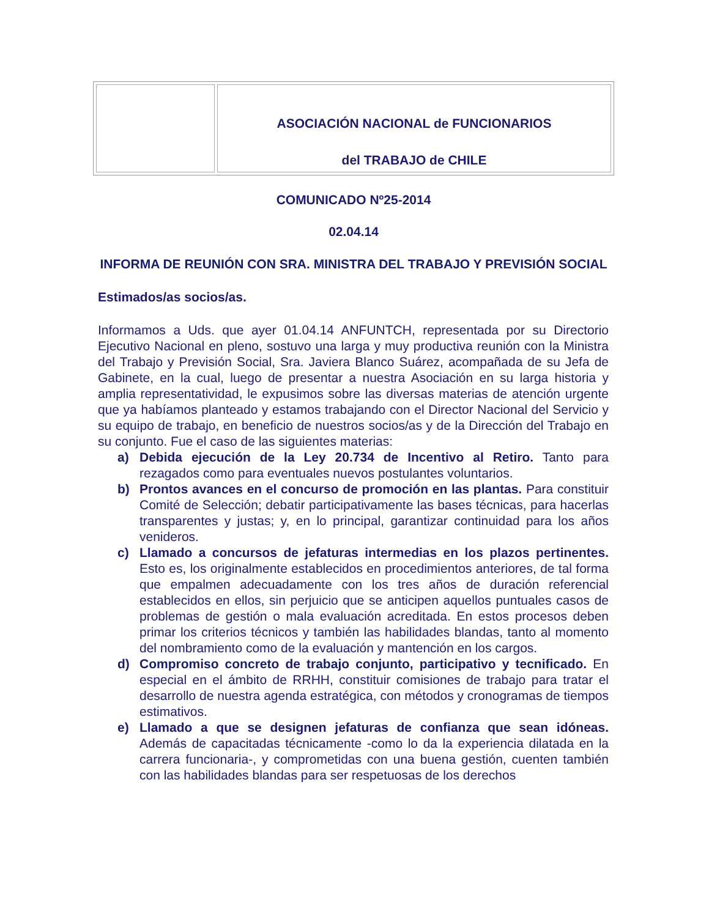| | ASOCIACIÓN NACIONAL de FUNCIONARIOS del TRABAJO de CHILE |
COMUNICADO Nº25-2014
02.04.14
INFORMA DE REUNIÓN CON SRA. MINISTRA DEL TRABAJO Y PREVISIÓN SOCIAL
Estimados/as socios/as.
Informamos a Uds. que ayer 01.04.14 ANFUNTCH, representada por su Directorio Ejecutivo Nacional en pleno, sostuvo una larga y muy productiva reunión con la Ministra del Trabajo y Previsión Social, Sra. Javiera Blanco Suárez, acompañada de su Jefa de Gabinete, en la cual, luego de presentar a nuestra Asociación en su larga historia y amplia representatividad, le expusimos sobre las diversas materias de atención urgente que ya habíamos planteado y estamos trabajando con el Director Nacional del Servicio y su equipo de trabajo, en beneficio de nuestros socios/as y de la Dirección del Trabajo en su conjunto. Fue el caso de las siguientes materias:
a) Debida ejecución de la Ley 20.734 de Incentivo al Retiro. Tanto para rezagados como para eventuales nuevos postulantes voluntarios.
b) Prontos avances en el concurso de promoción en las plantas. Para constituir Comité de Selección; debatir participativamente las bases técnicas, para hacerlas transparentes y justas; y, en lo principal, garantizar continuidad para los años venideros.
c) Llamado a concursos de jefaturas intermedias en los plazos pertinentes. Esto es, los originalmente establecidos en procedimientos anteriores, de tal forma que empalmen adecuadamente con los tres años de duración referencial establecidos en ellos, sin perjuicio que se anticipen aquellos puntuales casos de problemas de gestión o mala evaluación acreditada. En estos procesos deben primar los criterios técnicos y también las habilidades blandas, tanto al momento del nombramiento como de la evaluación y mantención en los cargos.
d) Compromiso concreto de trabajo conjunto, participativo y tecnificado. En especial en el ámbito de RRHH, constituir comisiones de trabajo para tratar el desarrollo de nuestra agenda estratégica, con métodos y cronogramas de tiempos estimativos.
e) Llamado a que se designen jefaturas de confianza que sean idóneas. Además de capacitadas técnicamente -como lo da la experiencia dilatada en la carrera funcionaria-, y comprometidas con una buena gestión, cuenten también con las habilidades blandas para ser respetuosas de los derechos